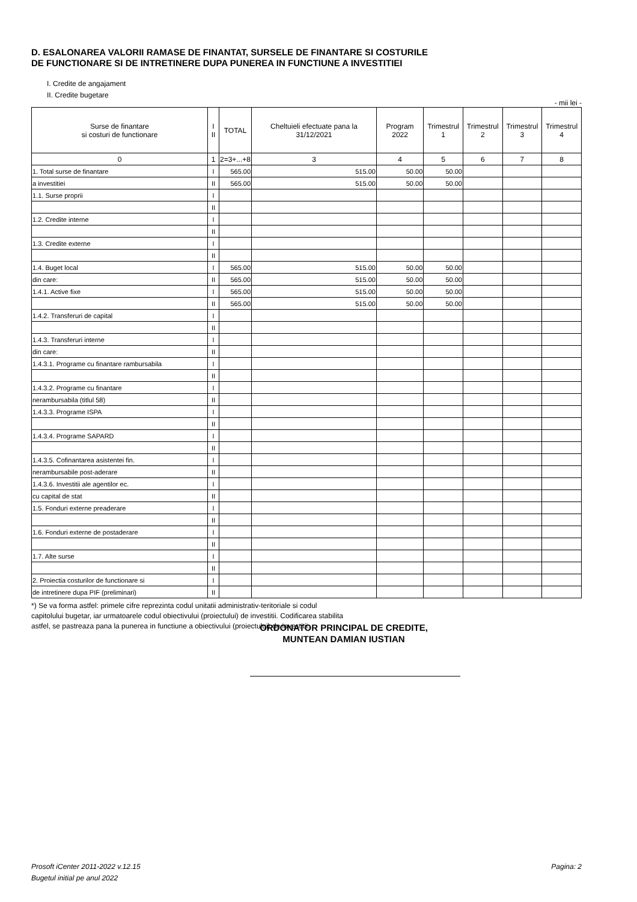D. ESALONAREA VALORII RAMASE DE FINANTAT, SURSELE DE FINANTARE SI COSTURILE
DE FUNCTIONARE SI DE INTRETINERE DUPA PUNEREA IN FUNCTIUNE A INVESTITIEI
I. Credite de angajament
II. Credite bugetare
- mii lei -
| Surse de finantare si costuri de functionare | I II | TOTAL | Cheltuieli efectuate pana la 31/12/2021 | Program 2022 | Trimestrul 1 | Trimestrul 2 | Trimestrul 3 | Trimestrul 4 |
| --- | --- | --- | --- | --- | --- | --- | --- | --- |
| 0 | 1 | 2=3+...+8 | 3 | 4 | 5 | 6 | 7 | 8 |
| 1. Total surse de finantare | I | 565.00 | 515.00 | 50.00 | 50.00 | | | |
| a investitiei | II | 565.00 | 515.00 | 50.00 | 50.00 | | | |
| 1.1. Surse proprii | I | | | | | | | |
| | II | | | | | | | |
| 1.2. Credite interne | I | | | | | | | |
| | II | | | | | | | |
| 1.3. Credite externe | I | | | | | | | |
| | II | | | | | | | |
| 1.4. Buget local | I | 565.00 | 515.00 | 50.00 | 50.00 | | | |
| din care: | II | 565.00 | 515.00 | 50.00 | 50.00 | | | |
| 1.4.1. Active fixe | I | 565.00 | 515.00 | 50.00 | 50.00 | | | |
| | II | 565.00 | 515.00 | 50.00 | 50.00 | | | |
| 1.4.2. Transferuri de capital | I | | | | | | | |
| | II | | | | | | | |
| 1.4.3. Transferuri interne | I | | | | | | | |
| din care: | II | | | | | | | |
| 1.4.3.1. Programe cu finantare rambursabila | I | | | | | | | |
| | II | | | | | | | |
| 1.4.3.2. Programe cu finantare | I | | | | | | | |
| nerambursabila (titlul 58) | II | | | | | | | |
| 1.4.3.3. Programe ISPA | I | | | | | | | |
| | II | | | | | | | |
| 1.4.3.4. Programe SAPARD | I | | | | | | | |
| | II | | | | | | | |
| 1.4.3.5. Cofinantarea asistentei fin. | I | | | | | | | |
| nerambursabile post-aderare | II | | | | | | | |
| 1.4.3.6. Investitii ale agentilor ec. | I | | | | | | | |
| cu capital de stat | II | | | | | | | |
| 1.5. Fonduri externe preaderare | I | | | | | | | |
| | II | | | | | | | |
| 1.6. Fonduri externe de postaderare | I | | | | | | | |
| | II | | | | | | | |
| 1.7. Alte surse | I | | | | | | | |
| | II | | | | | | | |
| 2. Proiectia costurilor de functionare si | I | | | | | | | |
| de intretinere dupa PIF (preliminari) | II | | | | | | | |
*) Se va forma astfel: primele cifre reprezinta codul unitatii administrativ-teritoriale si codul capitolului bugetar, iar urmatoarele codul obiectivului (proiectului) de investitii. Codificarea stabilita astfel, se pastreaza pana la punerea in functiune a obiectivului (proiectului) de investitii.
ORDONATOR PRINCIPAL DE CREDITE,
MUNTEAN DAMIAN IUSTIAN
Prosoft iCenter 2011-2022 v.12.15 Pagina: 2
Bugetul initial pe anul 2022